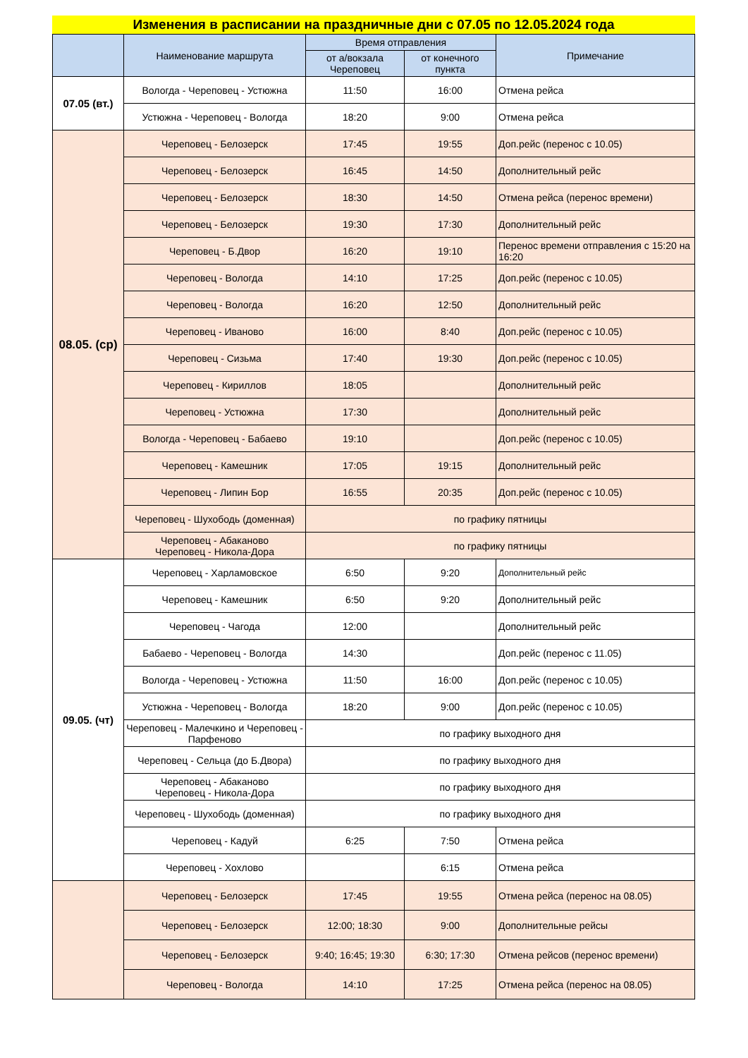Изменения в расписании на праздничные дни с 07.05 по 12.05.2024 года
| | Наименование маршрута | Время отправления | | Примечание |
| --- | --- | --- | --- | --- |
| | | от а/вокзала Череповец | от конечного пункта | |
| 07.05 (вт.) | Вологда - Череповец - Устюжна | 11:50 | 16:00 | Отмена рейса |
| | Устюжна - Череповец - Вологда | 18:20 | 9:00 | Отмена рейса |
| 08.05. (ср) | Череповец - Белозерск | 17:45 | 19:55 | Доп.рейс (перенос с 10.05) |
| | Череповец - Белозерск | 16:45 | 14:50 | Дополнительный рейс |
| | Череповец - Белозерск | 18:30 | 14:50 | Отмена рейса (перенос времени) |
| | Череповец - Белозерск | 19:30 | 17:30 | Дополнительный рейс |
| | Череповец - Б.Двор | 16:20 | 19:10 | Перенос времени отправления с 15:20 на 16:20 |
| | Череповец - Вологда | 14:10 | 17:25 | Доп.рейс (перенос с 10.05) |
| | Череповец - Вологда | 16:20 | 12:50 | Дополнительный рейс |
| | Череповец - Иваново | 16:00 | 8:40 | Доп.рейс (перенос с 10.05) |
| | Череповец - Сизьма | 17:40 | 19:30 | Доп.рейс (перенос с 10.05) |
| | Череповец - Кириллов | 18:05 | | Дополнительный рейс |
| | Череповец - Устюжна | 17:30 | | Дополнительный рейс |
| | Вологда - Череповец - Бабаево | 19:10 | | Доп.рейс (перенос с 10.05) |
| | Череповец - Камешник | 17:05 | 19:15 | Дополнительный рейс |
| | Череповец - Липин Бор | 16:55 | 20:35 | Доп.рейс (перенос с 10.05) |
| | Череповец - Шухободь (доменная) | по графику пятницы | | |
| | Череповец - Абаканово Череповец - Никола-Дора | по графику пятницы | | |
| 09.05. (чт) | Череповец - Харламовское | 6:50 | 9:20 | Дополнительный рейс |
| | Череповец - Камешник | 6:50 | 9:20 | Дополнительный рейс |
| | Череповец - Чагода | 12:00 | | Дополнительный рейс |
| | Бабаево - Череповец - Вологда | 14:30 | | Доп.рейс (перенос с 11.05) |
| | Вологда - Череповец - Устюжна | 11:50 | 16:00 | Доп.рейс (перенос с 10.05) |
| | Устюжна - Череповец - Вологда | 18:20 | 9:00 | Доп.рейс (перенос с 10.05) |
| | Череповец - Малечкино и Череповец - Парфеново | по графику выходного дня | | |
| | Череповец - Сельца (до Б.Двора) | по графику выходного дня | | |
| | Череповец - Абаканово Череповец - Никола-Дора | по графику выходного дня | | |
| | Череповец - Шухободь (доменная) | по графику выходного дня | | |
| | Череповец - Кадуй | 6:25 | 7:50 | Отмена рейса |
| | Череповец - Хохлово | | 6:15 | Отмена рейса |
| | Череповец - Белозерск | 17:45 | 19:55 | Отмена рейса (перенос на 08.05) |
| | Череповец - Белозерск | 12:00; 18:30 | 9:00 | Дополнительные рейсы |
| | Череповец - Белозерск | 9:40; 16:45; 19:30 | 6:30; 17:30 | Отмена рейсов (перенос времени) |
| | Череповец - Вологда | 14:10 | 17:25 | Отмена рейса (перенос на 08.05) |